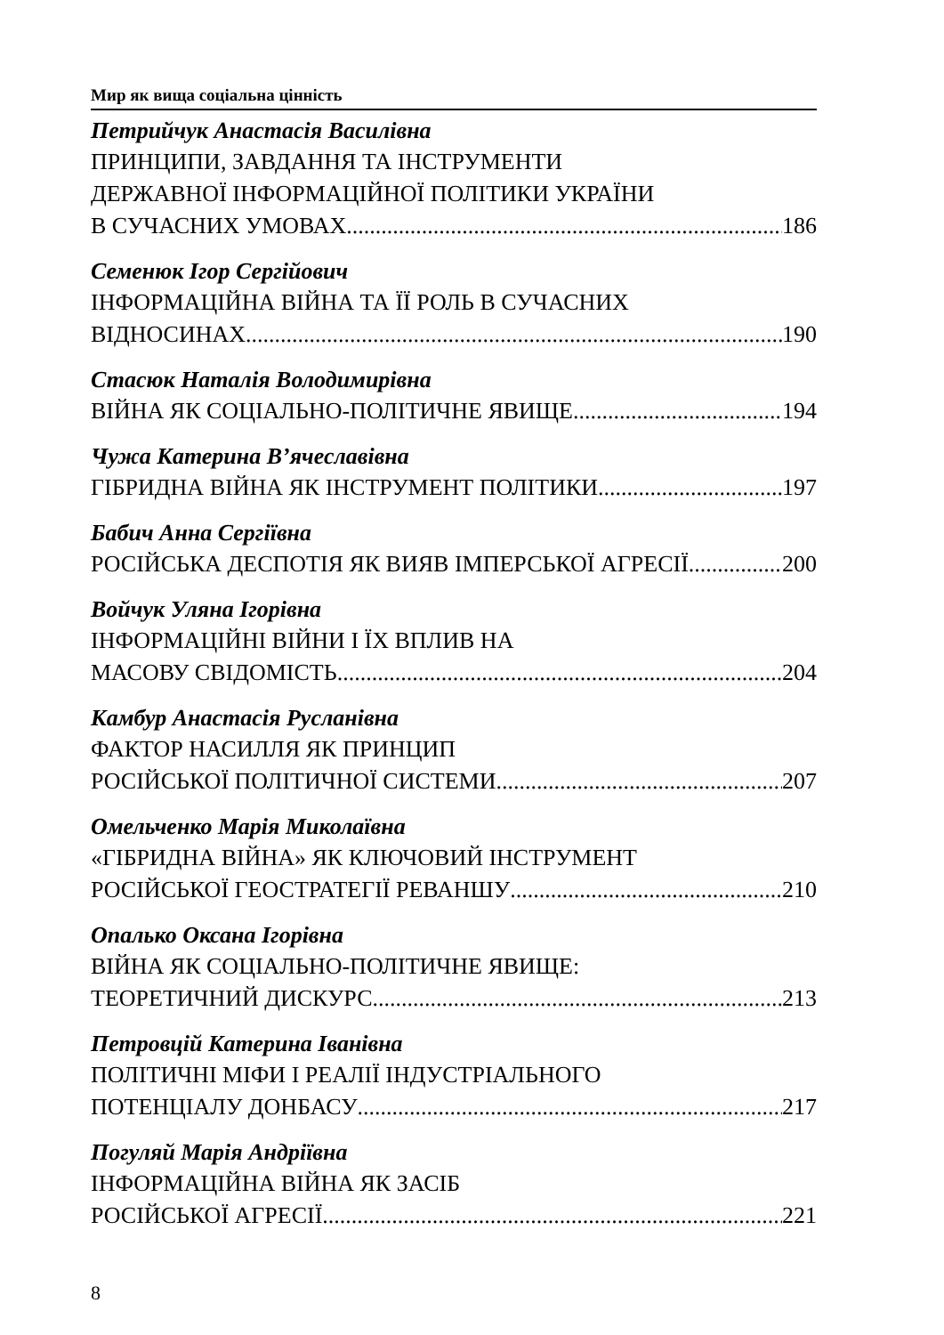Мир як вища соціальна цінність
Петрийчук Анастасія Василівна
ПРИНЦИПИ, ЗАВДАННЯ ТА ІНСТРУМЕНТИ
ДЕРЖАВНОЇ ІНФОРМАЦІЙНОЇ ПОЛІТИКИ УКРАЇНИ
В СУЧАСНИХ УМОВАХ 186
Семенюк Ігор Сергійович
ІНФОРМАЦІЙНА ВІЙНА ТА ЇЇ РОЛЬ В СУЧАСНИХ
ВІДНОСИНАХ 190
Стасюк Наталія Володимирівна
ВІЙНА ЯК СОЦІАЛЬНО-ПОЛІТИЧНЕ ЯВИЩЕ 194
Чужа Катерина В’ячеславівна
ГІБРИДНА ВІЙНА ЯК ІНСТРУМЕНТ ПОЛІТИКИ 197
Бабич Анна Сергіївна
РОСІЙСЬКА ДЕСПОТІЯ ЯК ВИЯВ ІМПЕРСЬКОЇ АГРЕСІЇ 200
Войчук Уляна Ігорівна
ІНФОРМАЦІЙНІ ВІЙНИ І ЇХ ВПЛИВ НА
МАСОВУ СВІДОМІСТЬ 204
Камбур Анастасія Русланівна
ФАКТОР НАСИЛЛЯ ЯК ПРИНЦИП
РОСІЙСЬКОЇ ПОЛІТИЧНОЇ СИСТЕМИ 207
Омельченко Марія Миколаївна
«ГІБРИДНА ВІЙНА» ЯК КЛЮЧОВИЙ ІНСТРУМЕНТ
РОСІЙСЬКОЇ ГЕОСТРАТЕГІЇ РЕВАНШУ 210
Опалько Оксана Ігорівна
ВІЙНА ЯК СОЦІАЛЬНО-ПОЛІТИЧНЕ ЯВИЩЕ:
ТЕОРЕТИЧНИЙ ДИСКУРС 213
Петровцій Катерина Іванівна
ПОЛІТИЧНІ МІФИ І РЕАЛІЇ ІНДУСТРІАЛЬНОГО
ПОТЕНЦІАЛУ ДОНБАСУ 217
Погуляй Марія Андріївна
ІНФОРМАЦІЙНА ВІЙНА ЯК ЗАСІБ
РОСІЙСЬКОЇ АГРЕСІЇ 221
8